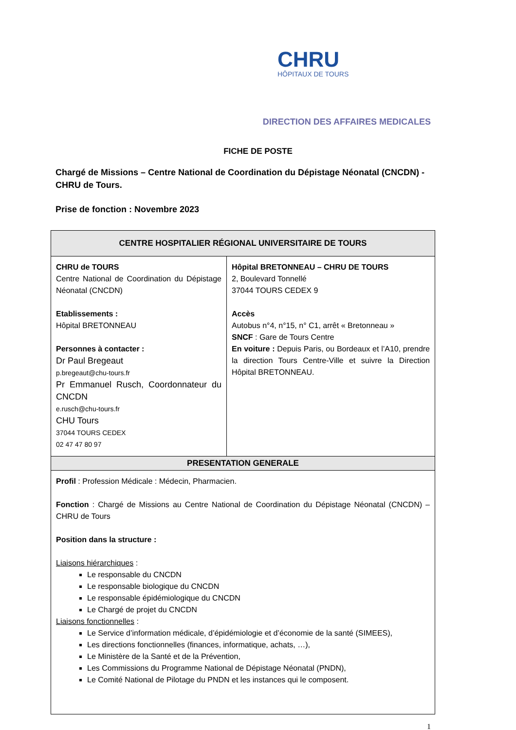CHRU
HÔPITAUX DE TOURS
DIRECTION DES AFFAIRES MEDICALES
FICHE DE POSTE
Chargé de Missions – Centre National de Coordination du Dépistage Néonatal (CNCDN) - CHRU de Tours.
Prise de fonction : Novembre 2023
| CENTRE HOSPITALIER RÉGIONAL UNIVERSITAIRE DE TOURS | |
| --- | --- |
| CHRU de TOURS Centre National de Coordination du Dépistage Néonatal (CNCDN) Etablissements : Hôpital BRETONNEAU Personnes à contacter : Dr Paul Bregeaut p.bregeaut@chu-tours.fr Pr Emmanuel Rusch, Coordonnateur du CNCDN e.rusch@chu-tours.fr CHU Tours 37044 TOURS CEDEX 02 47 47 80 97 | Hôpital BRETONNEAU – CHRU DE TOURS 2, Boulevard Tonnellé 37044 TOURS CEDEX 9 Accès Autobus n°4, n°15, n° C1, arrêt « Bretonneau » SNCF : Gare de Tours Centre En voiture : Depuis Paris, ou Bordeaux et l’A10, prendre la direction Tours Centre-Ville et suivre la Direction Hôpital BRETONNEAU. |
| PRESENTATION GENERALE | |
| Profil : Profession Médicale : Médecin, Pharmacien. Fonction : Chargé de Missions au Centre National de Coordination du Dépistage Néonatal (CNCDN) – CHRU de Tours Position dans la structure : Liaisons hiérarchiques : Le responsable du CNCDN Le responsable biologique du CNCDN Le responsable épidémiologique du CNCDN Le Chargé de projet du CNCDN Liaisons fonctionnelles : Le Service d’information médicale, d’épidémiologie et d’économie de la santé (SIMEES), Les directions fonctionnelles (finances, informatique, achats, …), Le Ministère de la Santé et de la Prévention, Les Commissions du Programme National de Dépistage Néonatal (PNDN), Le Comité National de Pilotage du PNDN et les instances qui le composent. | |
1